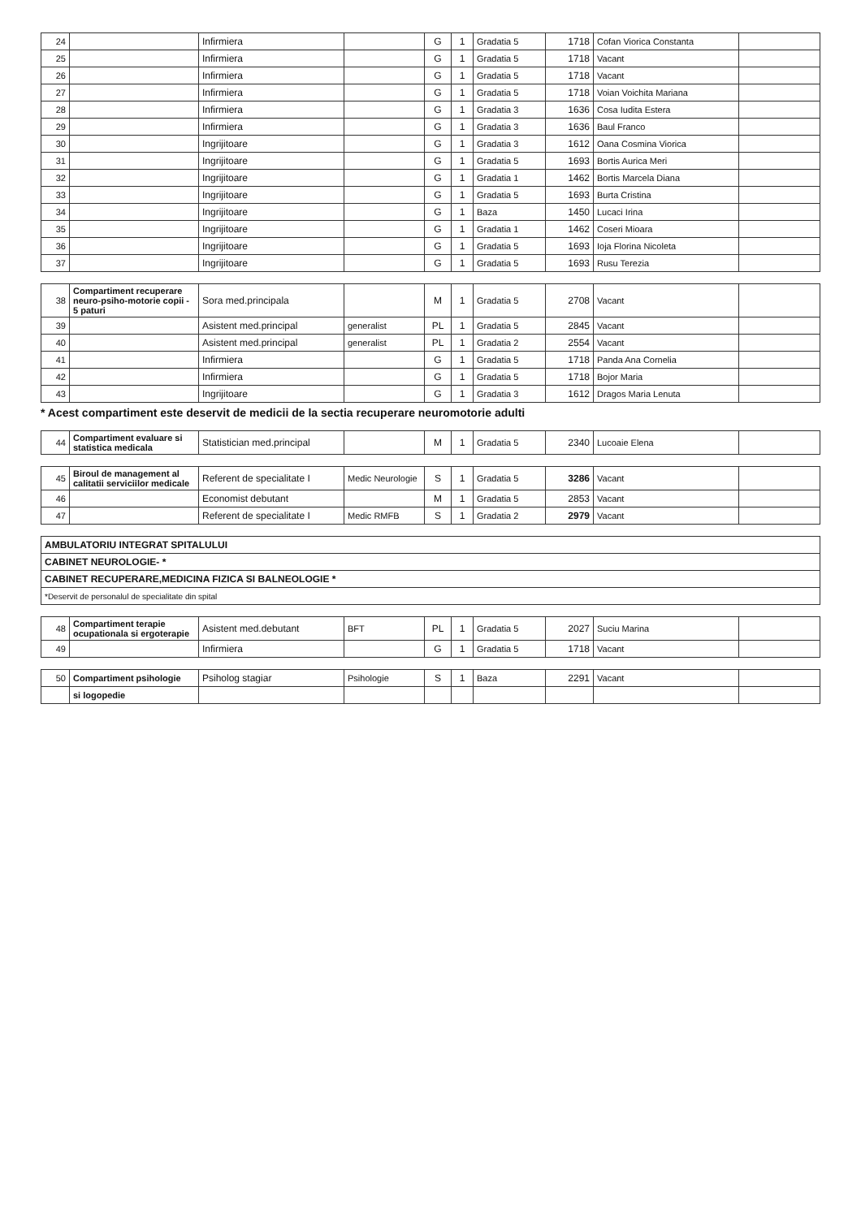| 24 | | Infirmiera | | G | 1 | Gradatia 5 | 1718 | Cofan Viorica Constanta | |
| 25 | | Infirmiera | | G | 1 | Gradatia 5 | 1718 | Vacant | |
| 26 | | Infirmiera | | G | 1 | Gradatia 5 | 1718 | Vacant | |
| 27 | | Infirmiera | | G | 1 | Gradatia 5 | 1718 | Voian Voichita Mariana | |
| 28 | | Infirmiera | | G | 1 | Gradatia 3 | 1636 | Cosa Iudita Estera | |
| 29 | | Infirmiera | | G | 1 | Gradatia 3 | 1636 | Baul Franco | |
| 30 | | Ingrijitoare | | G | 1 | Gradatia 3 | 1612 | Oana Cosmina Viorica | |
| 31 | | Ingrijitoare | | G | 1 | Gradatia 5 | 1693 | Bortis Aurica Meri | |
| 32 | | Ingrijitoare | | G | 1 | Gradatia 1 | 1462 | Bortis Marcela Diana | |
| 33 | | Ingrijitoare | | G | 1 | Gradatia 5 | 1693 | Burta Cristina | |
| 34 | | Ingrijitoare | | G | 1 | Baza | 1450 | Lucaci Irina | |
| 35 | | Ingrijitoare | | G | 1 | Gradatia 1 | 1462 | Coseri Mioara | |
| 36 | | Ingrijitoare | | G | 1 | Gradatia 5 | 1693 | Ioja Florina Nicoleta | |
| 37 | | Ingrijitoare | | G | 1 | Gradatia 5 | 1693 | Rusu Terezia | |
| 38 | Compartiment recuperare neuro-psiho-motorie copii - 5 paturi | Sora med.principala | | M | 1 | Gradatia 5 | 2708 | Vacant | |
| 39 | | Asistent med.principal | generalist | PL | 1 | Gradatia 5 | 2845 | Vacant | |
| 40 | | Asistent med.principal | generalist | PL | 1 | Gradatia 2 | 2554 | Vacant | |
| 41 | | Infirmiera | | G | 1 | Gradatia 5 | 1718 | Panda Ana Cornelia | |
| 42 | | Infirmiera | | G | 1 | Gradatia 5 | 1718 | Bojor Maria | |
| 43 | | Ingrijitoare | | G | 1 | Gradatia 3 | 1612 | Dragos Maria Lenuta | |
* Acest compartiment este deservit de medicii de la sectia recuperare neuromotorie adulti
| 44 | Compartiment evaluare si statistica medicala | Statistician med.principal | | M | 1 | Gradatia 5 | 2340 | Lucoaie Elena | |
| 45 | Biroul de management al calitatii serviciilor medicale | Referent de specialitate I | Medic Neurologie | S | 1 | Gradatia 5 | 3286 | Vacant | |
| 46 | | Economist debutant | | M | 1 | Gradatia 5 | 2853 | Vacant | |
| 47 | | Referent de specialitate I | Medic RMFB | S | 1 | Gradatia 2 | 2979 | Vacant | |
| AMBULATORIU INTEGRAT SPITALULUI |
| CABINET NEUROLOGIE- * |
| CABINET RECUPERARE,MEDICINA FIZICA SI BALNEOLOGIE * |
| *Deservit de personalul de specialitate din spital |
| 48 | Compartiment terapie ocupationala si ergoterapie | Asistent med.debutant | BFT | PL | 1 | Gradatia 5 | 2027 | Suciu Marina | |
| 49 | | Infirmiera | | G | 1 | Gradatia 5 | 1718 | Vacant | |
| 50 | Compartiment psihologie | Psiholog stagiar | Psihologie | S | 1 | Baza | 2291 | Vacant | |
| | si logopedie | | | | | | | | |